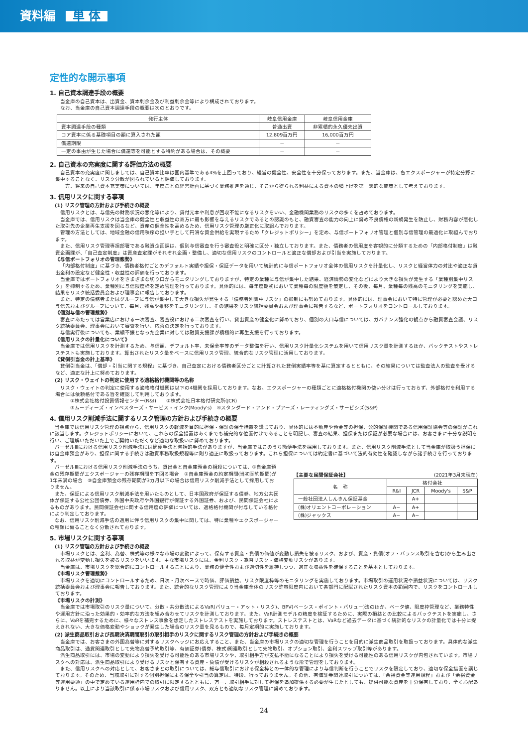資料編 単 体
定性的な開示事項
1. 自己資本調達手段の概要
当金庫の自己資本は、出資金、資本剰余金及び利益剰余金等により構成されております。
なお、当金庫の自己資本調達手段の概要は次のとおりです。
| 発行主体 | 岐阜信用金庫 | 岐阜信用金庫 |
| --- | --- | --- |
| 資本調達手段の種類 | 普通出資 | 非累積的永久優先出資 |
| コア資本に係る基礎項目の額に算入された額 | 12,809百万円 | 16,000百万円 |
| 償還期限 | － | － |
| 一定の事由が生じた場合に償還等を可能とする特約がある場合は、その概要 | － | － |
2. 自己資本の充実度に関する評価方法の概要
自己資本の充実度に関しましては、自己資本比率は国内基準である4%を上回っており、経営の健全性、安全性を十分保っております。また、当金庫は、各エクスポージャーが特定分野に集中することなく、リスク分散が図られていると評価しております。
一方、将来の自己資本充実策については、年度ごとの経営計画に基づく業務推進を通じ、そこから得られる利益による資本の積上げを第一義的な施策として考えております。
3. 信用リスクに関する事項
(1) リスク管理の方針および手続きの概要
信用リスクとは、与信先の財務状況の悪化等により、貸付元本や利息が回収不能になるリスクをいい、金融機関業務のリスクの多くを占めております。
当金庫では、信用リスクは当金庫の健全性と収益性の双方に最も影響を与えるリスクであるとの認識のもと、融資審査の能力の向上に努め不良債権の新規発生を防止し、財務内容が悪化した取引先の企業再生支援を図るなど、資産の健全性を高めるため、信用リスク管理の厳正化に取組んでおります。
管理の方法としては、地域金融の信用秩序の担い手として円滑な資金供給を実現するため「クレジットポリシー」を定め、与信ポートフォリオ管理と個別与信管理の最適化に取組んでおります。
また、信用リスク管理専担部署である融資企画課は、個別与信審査を行う審査役と明確に区分・独立しております。また、債務者の信用度を客観的に分類するための「内部格付制度」は融資企画課が、「自己査定制度」は資産査定課がそれぞれ企画・整備し、適切な信用リスクのコントロールと適正な償却および引当を実施しております。
《与信ポートフォリオの管理態勢》
「内部格付制度」に基づき、債務者格付ごとのデフォルト実績や担保・保証データを用いて統計的に与信ポートフォリオ全体の信用リスクを計量化し、リスクと経営体力の対比や適正な貸出金利の設定など健全性・収益性の評価を行っております。
当金庫ではポートフォリオをさまざまな切り口からモニタリングしておりますが、特定の業種に与信が集中した結果、経済情勢の変化などにより大きな損失が発生する「業種別集中リスク」を抑制するため、業種別に与信限度枠を定め管理を行っております。具体的には、毎年度期初において業種毎の限度額を策定し、その後、毎月、業種毎の残高のモニタリングを実施し、結果をリスク統括委員会および理事会に報告しております。
また、特定の債務者またはグループに与信が集中して大きな損失が発生する「債務者別集中リスク」の抑制にも努めております。具体的には、理事会において特に管理が必要と認めた大口与信先およびグループについて、毎月、残高や推移をモニタリングし、その結果をリスク統括委員会および理事会に報告するなど、ポートフォリオをコントロールしております。
《個別与信の管理態勢》
審査にあたっては営業店における一次審査、審査役における二次審査を行い、貸出資産の健全化に努めており、個別の大口与信については、ガバナンス強化の観点から融資審査会議、リスク統括委員会、理事会において審査を行い、応否の決定を行っております。
与信実行後についても、業績不振となった企業に対しては融資支援課が積極的に再生支援を行っております。
《信用リスクの計量化について》
当金庫では信用リスクを計測するため、与信額、デフォルト率、未保全率等のデータ整備を行い、信用リスク計量化システムを用いて信用リスク量を計測するほか、バックテストやストレステストも実施しております。算出されたリスク量をベースに信用リスク管理、統合的なリスク管理に活用しております。
《貸倒引当金の計上基準》
貸倒引当金は、「償却・引当に関する規程」に基づき、自己査定における債務者区分ごとに計算された貸倒実績率等を基に算定するとともに、その結果については監査法人の監査を受けるなど、適正な計上に努めております。
(2) リスク・ウェイトの判定に使用する適格格付機関等の名称
リスク・ウェイトの判定に使用する適格格付機関は以下の4機関を採用しております。なお、エクスポージャーの種類ごとに適格格付機関の使い分けは行っておらず、外部格付を利用する場合には依頼格付である旨を確認して利用しております。
①株式会社格付投資情報センター(R&I)　　②株式会社日本格付研究所(JCR)
③ムーディーズ・インベスターズ・サービス・インク(Moody's)　④スタンダード・アンド・プアーズ・レーティングズ・サービシズ(S&P)
4. 信用リスク削減手法に関するリスク管理の方針および手続きの概要
当金庫では信用リスク管理の観点から、信用リスクの軽減を目的に担保・保証の保全措置を講じており、具体的には不動産や預金等の担保、公的保証機関である信用保証協会等の保証がこれに該当します。クレジットポリシーにおいて、これらの保全措置はあくまでも補完的な位置付けであることを明記し、審査の結果、担保または保証が必要な場合には、お客さまに十分な説明を行い、ご理解いただいた上でご契約いただくなど適切な取扱いに努めております。
バーゼルⅢにおける信用リスク削減手法には簡便手法と包括的手法がありますが、当金庫ではこのうち簡便手法を採用しております。また、信用リスク削減手法として当金庫が取扱う担保には自金庫預金があり、担保に関する手続きは融資事務取扱規程等に則り適正に取扱っております。これら担保については約定書に基づいて法的有効性を確認しながら諸手続きを行っております。
バーゼルⅢにおける信用リスク削減手法のうち、貸出金と自金庫預金の相殺については、①自金庫預金の残存期間がエクスポージャーの残存期間を下回る場合　②自金庫預金の約定期間(当初契約期間)が1年未満の場合　③自金庫預金の残存期間が3カ月以下の場合は信用リスク削減手法として採用しておりません。
また、保証による信用リスク削減手法を用いたものとして、日本国政府が保証する債券、地方公共団体が保証する公社公団債券、外国中央政府や外国銀行が保証する外国証券、および、民間保証会社によるものがあります。民間保証会社に関する信用度の評価については、適格格付機関が付与している格付により判定しております。
なお、信用リスク削減手法の適用に伴う信用リスクの集中に関しては、特に業種やエクスポージャーの種類に偏ることなく分散されております。
【主要な民間保証会社】 (2021年3月末現在)
| 名 称 | 格付会社 | | | |
| --- | --- | --- | --- | --- |
| | R&I | JCR | Moody's | S&P |
| 一般社団法人しんきん保証基金 | | A+ | | |
| (株)オリエントコーポレーション | A− | A+ | | |
| (株)ジャックス | A− | A− | | |
5. 市場リスクに関する事項
(1) リスク管理の方針および手続きの概要
市場リスクとは、金利、為替、株式等の様々な市場の変動によって、保有する資産・負債の価値が変動し損失を被るリスク、および、資産・負債(オフ・バランス取引を含む)から生み出される収益が変動し損失を被るリスクをいいます。主な市場リスクには、金利リスク・為替リスク・価格変動リスクがあります。
当金庫は、市場リスクを総合的にコントロールすることにより、業務の健全性および適切性を維持しつつ、適正な収益性を確保することを基本としております。
《市場リスク管理態勢》
市場リスクを適切にコントロールするため、日次・月次ベースで時価、評価損益、リスク限度枠等のモニタリングを実施しております。市場取引の運用状況や損益状況については、リスク統括委員会および理事会に報告しております。また、統合的なリスク管理により当金庫全体のリスク許容限度内において各部門に配賦されたリスク資本の範囲内で、リスクをコントロールしております。
《市場リスクの計測》
当金庫では市場取引のリスク量について、分散・共分散法によるVaR(バリュー・アット・リスク)、BPV(ベーシス・ポイント・バリュー)法のほか、ベータ値、限度枠管理など、業務特性や運用方針に沿った効果的・効率的な方法を組み合わせてリスクを計測しております。また、VaR計測モデルの精度を検証するために、実際の損益との比較によるバックテストを実施し、さらに、VaRを補完するために、様々なストレス事象を想定したストレステストを実施しております。ストレステストとは、VaRなど過去データに基づく統計的なリスクの計量化では十分に捉えきれない、大きな価格変動やショックが発生した場合のリスク量を見るもので、毎月定期的に実施しております。
(2) 派生商品取引および長期決済期間取引の取引相手のリスクに関するリスク管理の方針および手続きの概要
当金庫では、お客さまの外国為替等に対するリスクヘッジにお応えすること、また、当金庫の市場リスクの適切な管理を行うことを目的に派生商品取引を取扱っております。具体的な派生商品取引は、通貨関連取引として先物為替予約取引等、有価証券(債券、株式)関連取引として先物取引、オプション取引、金利スワップ取引等があります。
派生商品取引には、市場の変動により損失を受ける可能性のある市場リスクや、取引相手方が支払不能になることにより損失を受ける可能性のある信用リスクが内包されています。市場リスクへの対応は、派生商品取引により受けるリスクと保有する資産・負債が受けるリスクが相殺されるような形で管理をしております。
また、信用リスクへの対応として、お客さまとの取引については、総与信取引における保全枠との一体的な管理により与信判断を行うことでリスクを限定しており、適切な保全措置を講じております。そのため、当該取引に対する個別担保による保全や引当の算定は、特段、行っておりません。その他、有価証券関連取引については、「余裕資金等運用規程」および「余裕資金等運用要領」の中で定めている運用枠内での取引に限定するとともに、万一、取引相手に対して担保を追加提供する必要が生じたとしても、提供可能な資産を十分保有しており、全く心配ありません。以上により当該取引に係る市場リスクおよび信用リスク、双方とも適切なリスク管理に努めております。
24